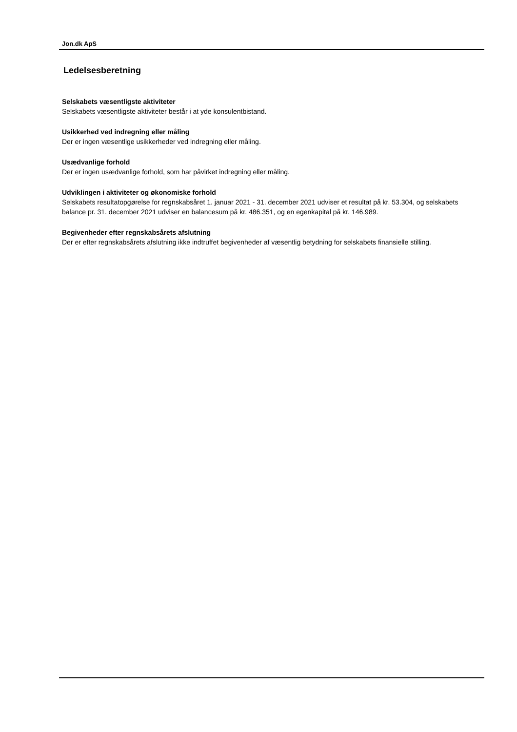Jon.dk ApS
Ledelsesberetning
Selskabets væsentligste aktiviteter
Selskabets væsentligste aktiviteter består i at yde konsulentbistand.
Usikkerhed ved indregning eller måling
Der er ingen væsentlige usikkerheder ved indregning eller måling.
Usædvanlige forhold
Der er ingen usædvanlige forhold, som har påvirket indregning eller måling.
Udviklingen i aktiviteter og økonomiske forhold
Selskabets resultatopgørelse for regnskabsåret 1. januar 2021 - 31. december 2021 udviser et resultat på kr. 53.304, og selskabets balance pr. 31. december 2021 udviser en balancesum på kr. 486.351, og en egenkapital på kr. 146.989.
Begivenheder efter regnskabsårets afslutning
Der er efter regnskabsårets afslutning ikke indtruffet begivenheder af væsentlig betydning for selskabets finansielle stilling.